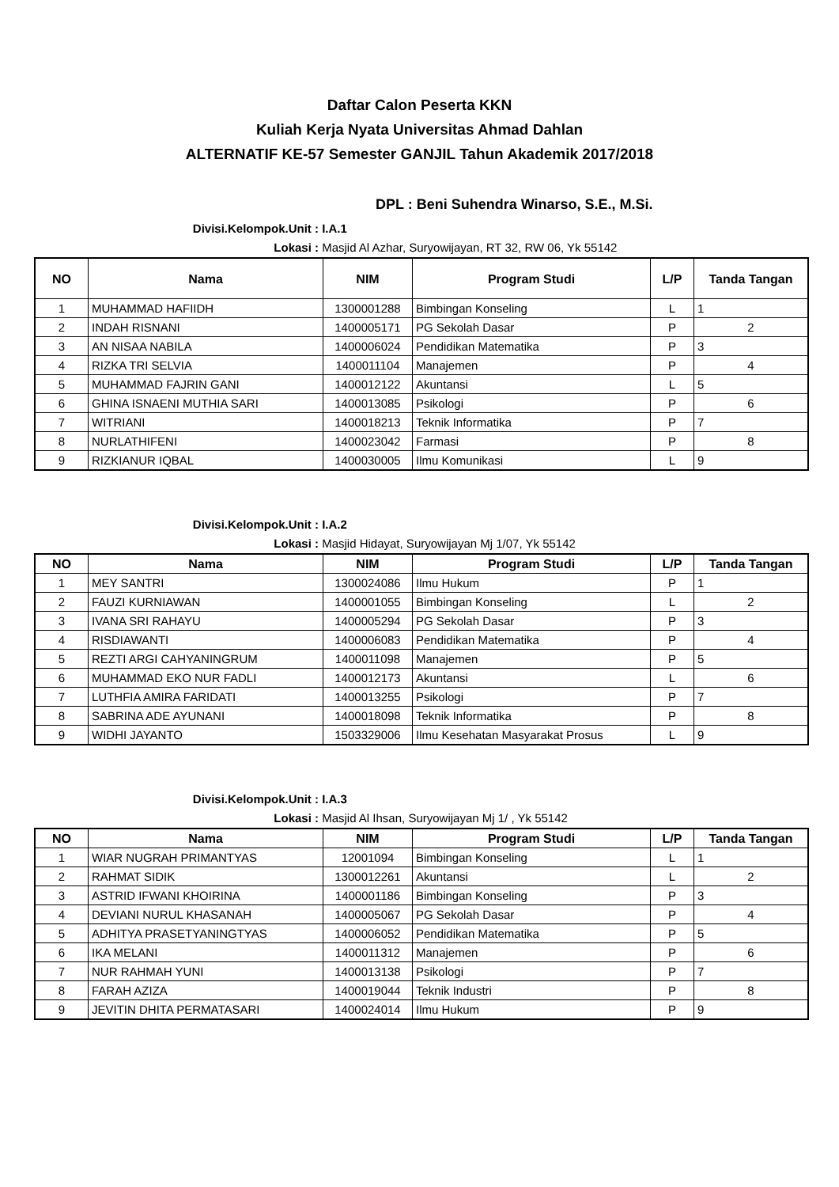Daftar Calon Peserta KKN
Kuliah Kerja Nyata Universitas Ahmad Dahlan
ALTERNATIF KE-57 Semester GANJIL Tahun Akademik 2017/2018
DPL : Beni Suhendra Winarso, S.E., M.Si.
Divisi.Kelompok.Unit : I.A.1
Lokasi : Masjid Al Azhar, Suryowijayan, RT 32, RW 06, Yk 55142
| NO | Nama | NIM | Program Studi | L/P | Tanda Tangan |
| --- | --- | --- | --- | --- | --- |
| 1 | MUHAMMAD HAFIIDH | 1300001288 | Bimbingan Konseling | L | 1 |
| 2 | INDAH RISNANI | 1400005171 | PG Sekolah Dasar | P | 2 |
| 3 | AN NISAA NABILA | 1400006024 | Pendidikan Matematika | P | 3 |
| 4 | RIZKA TRI SELVIA | 1400011104 | Manajemen | P | 4 |
| 5 | MUHAMMAD FAJRIN GANI | 1400012122 | Akuntansi | L | 5 |
| 6 | GHINA ISNAENI MUTHIA SARI | 1400013085 | Psikologi | P | 6 |
| 7 | WITRIANI | 1400018213 | Teknik Informatika | P | 7 |
| 8 | NURLATHIFENI | 1400023042 | Farmasi | P | 8 |
| 9 | RIZKIANUR IQBAL | 1400030005 | Ilmu Komunikasi | L | 9 |
Divisi.Kelompok.Unit : I.A.2
Lokasi : Masjid Hidayat, Suryowijayan Mj 1/07, Yk 55142
| NO | Nama | NIM | Program Studi | L/P | Tanda Tangan |
| --- | --- | --- | --- | --- | --- |
| 1 | MEY SANTRI | 1300024086 | Ilmu Hukum | P | 1 |
| 2 | FAUZI KURNIAWAN | 1400001055 | Bimbingan Konseling | L | 2 |
| 3 | IVANA SRI RAHAYU | 1400005294 | PG Sekolah Dasar | P | 3 |
| 4 | RISDIAWANTI | 1400006083 | Pendidikan Matematika | P | 4 |
| 5 | REZTI ARGI CAHYANINGRUM | 1400011098 | Manajemen | P | 5 |
| 6 | MUHAMMAD EKO NUR FADLI | 1400012173 | Akuntansi | L | 6 |
| 7 | LUTHFIA AMIRA FARIDATI | 1400013255 | Psikologi | P | 7 |
| 8 | SABRINA ADE AYUNANI | 1400018098 | Teknik Informatika | P | 8 |
| 9 | WIDHI JAYANTO | 1503329006 | Ilmu Kesehatan Masyarakat Prosus | L | 9 |
Divisi.Kelompok.Unit : I.A.3
Lokasi : Masjid Al Ihsan, Suryowijayan Mj 1/ , Yk 55142
| NO | Nama | NIM | Program Studi | L/P | Tanda Tangan |
| --- | --- | --- | --- | --- | --- |
| 1 | WIAR NUGRAH PRIMANTYAS | 12001094 | Bimbingan Konseling | L | 1 |
| 2 | RAHMAT SIDIK | 1300012261 | Akuntansi | L | 2 |
| 3 | ASTRID IFWANI KHOIRINA | 1400001186 | Bimbingan Konseling | P | 3 |
| 4 | DEVIANI NURUL KHASANAH | 1400005067 | PG Sekolah Dasar | P | 4 |
| 5 | ADHITYA PRASETYANINGTYAS | 1400006052 | Pendidikan Matematika | P | 5 |
| 6 | IKA MELANI | 1400011312 | Manajemen | P | 6 |
| 7 | NUR RAHMAH YUNI | 1400013138 | Psikologi | P | 7 |
| 8 | FARAH AZIZA | 1400019044 | Teknik Industri | P | 8 |
| 9 | JEVITIN DHITA PERMATASARI | 1400024014 | Ilmu Hukum | P | 9 |